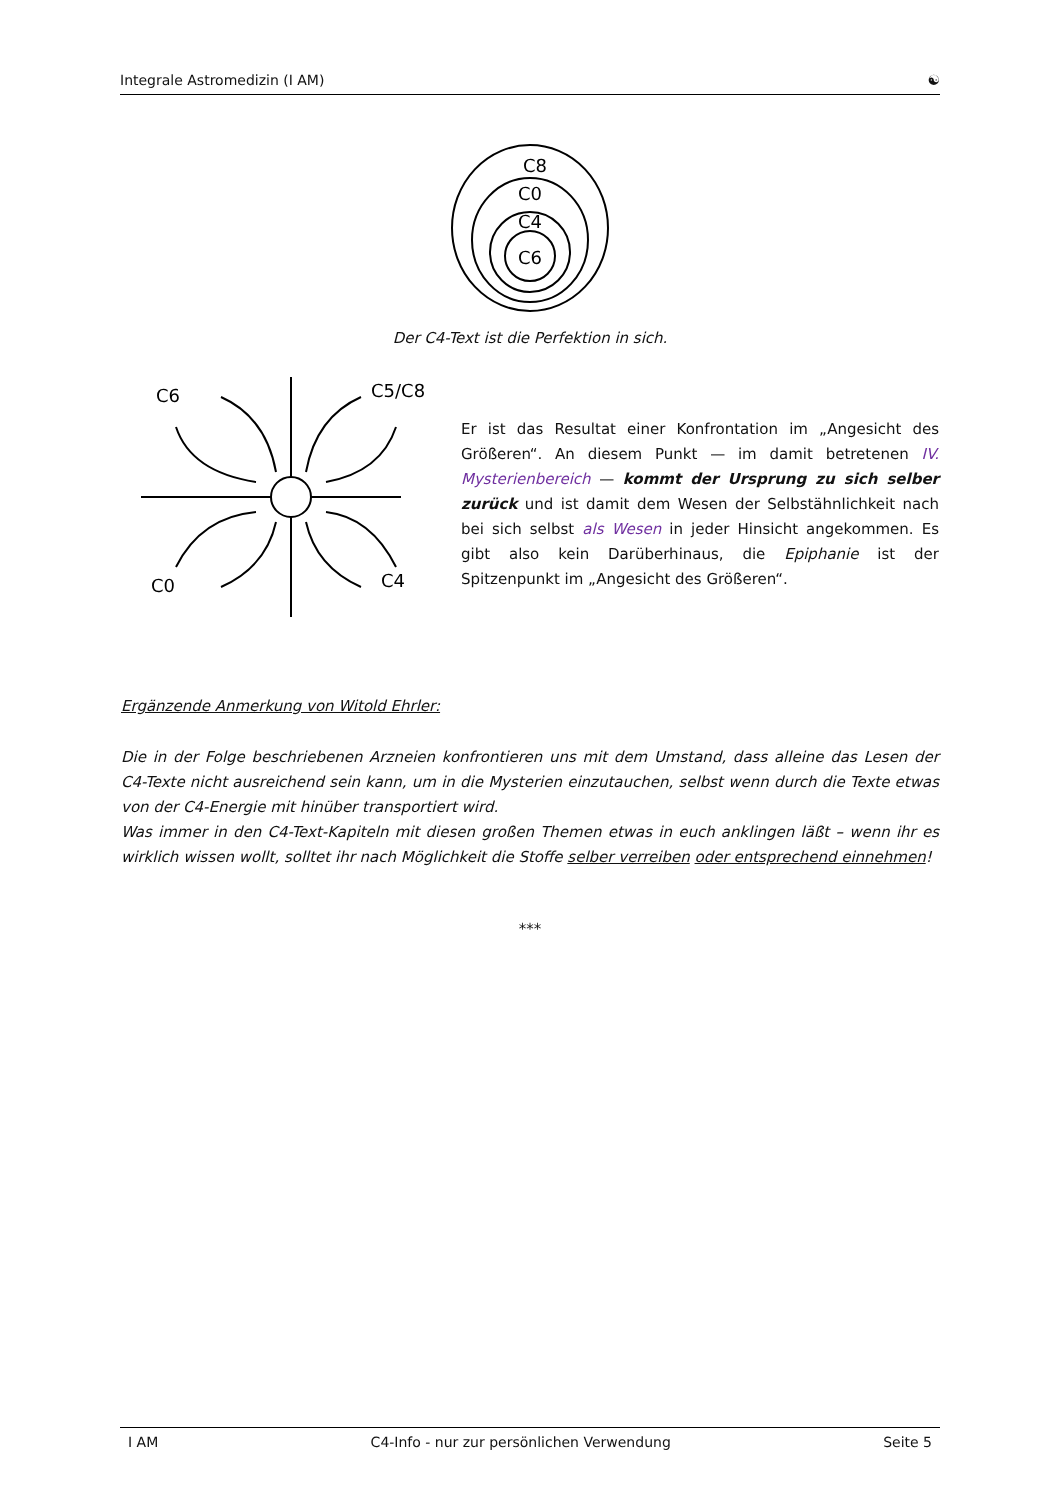Integrale Astromedizin (I AM) ☯
C8
C0
C4
C6
Der C4-Text ist die Perfektion in sich.
C6
C5/C8
C0
C4
Er ist das Resultat einer Konfrontation im „Angesicht des Größeren“. An diesem Punkt — im damit betretenen IV. Mysterienbereich — kommt der Ursprung zu sich selber zurück und ist damit dem Wesen der Selbstähnlichkeit nach bei sich selbst als Wesen in jeder Hinsicht angekommen. Es gibt also kein Darüberhinaus, die Epiphanie ist der Spitzenpunkt im „Angesicht des Größeren“.
Ergänzende Anmerkung von Witold Ehrler:
Die in der Folge beschriebenen Arzneien konfrontieren uns mit dem Umstand, dass alleine das Lesen der C4-Texte nicht ausreichend sein kann, um in die Mysterien einzutauchen, selbst wenn durch die Texte etwas von der C4-Energie mit hinüber transportiert wird.
Was immer in den C4-Text-Kapiteln mit diesen großen Themen etwas in euch anklingen läßt – wenn ihr es wirklich wissen wollt, solltet ihr nach Möglichkeit die Stoffe selber verreiben oder entsprechend einnehmen!
***
I AM C4-Info - nur zur persönlichen Verwendung Seite 5